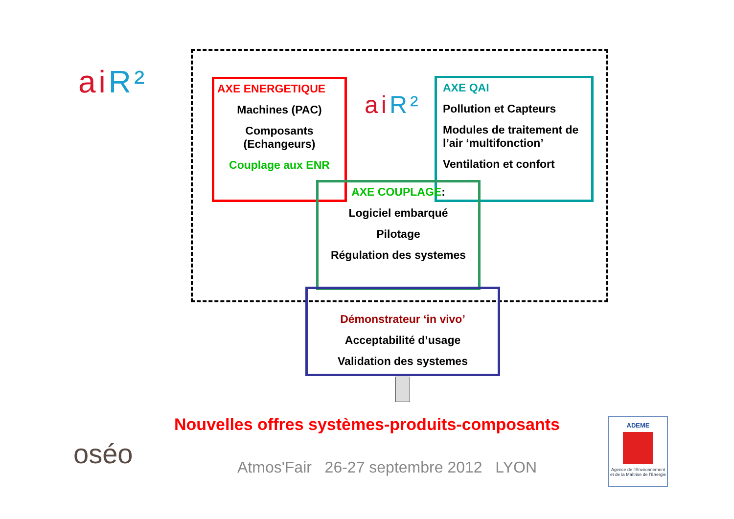aiR²
ai R²
AXE ENERGETIQUE
Machines (PAC)
Composants
(Echangeurs)
Couplage aux ENR
AXE QAI
Pollution et Capteurs
Modules de traitement de l’air ‘multifonction’
Ventilation et confort
AXE COUPLAGE:
Logiciel embarqué
Pilotage
Régulation des systemes
Démonstrateur ‘in vivo’
Acceptabilité d’usage
Validation des systemes
Nouvelles offres systèmes-produits-composants
oséo
Atmos'Fair 26-27 septembre 2012 LYON
ADEME
Agence de l'Environnement et de la Maîtrise de l'Energie